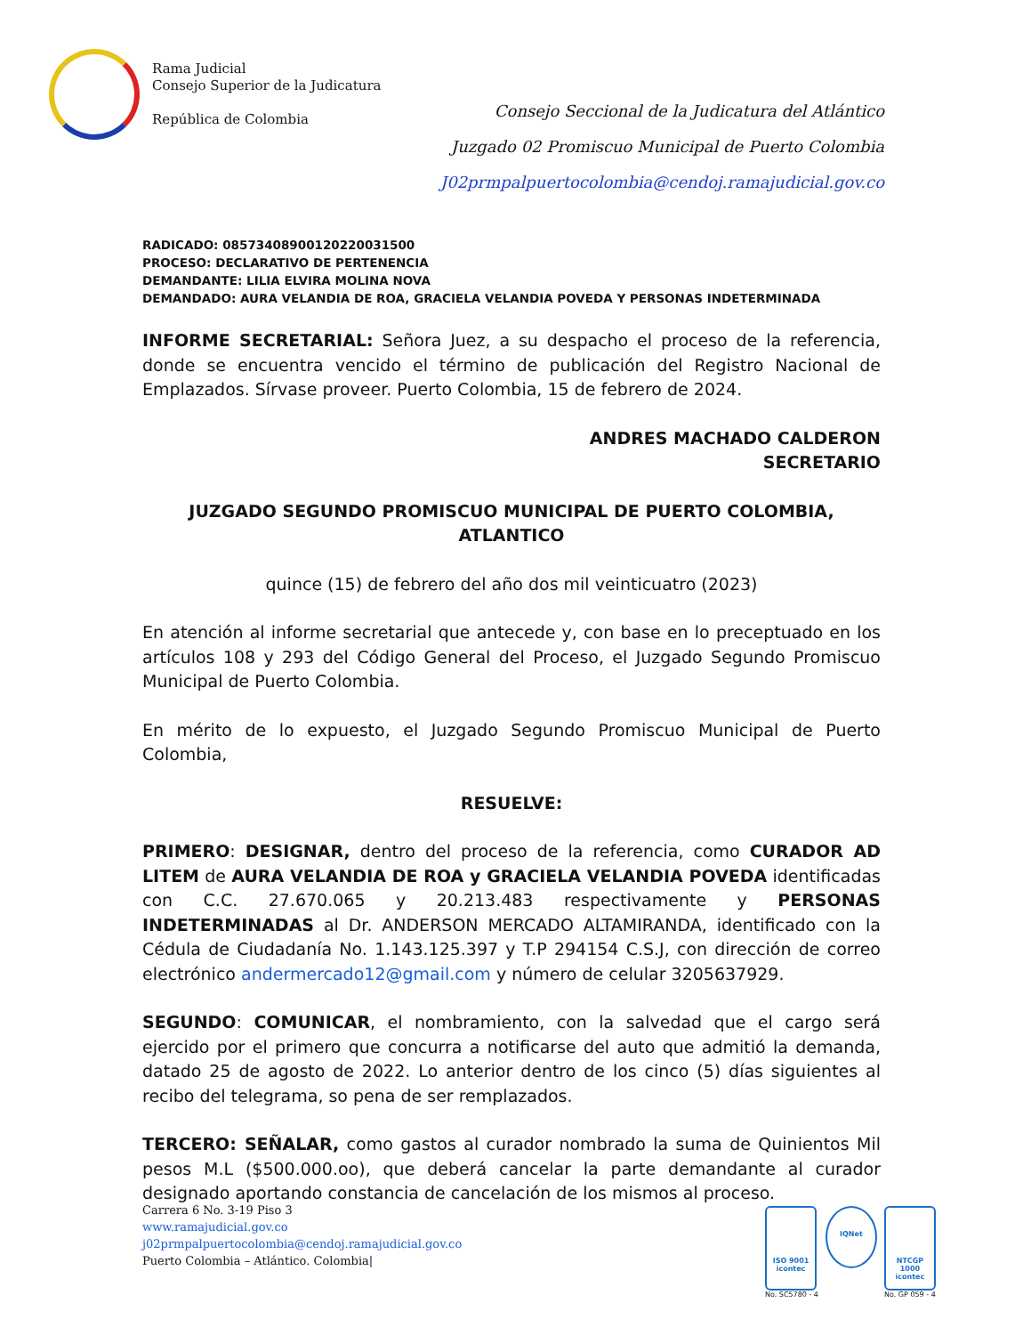Rama Judicial
Consejo Superior de la Judicatura
República de Colombia
Consejo Seccional de la Judicatura del Atlántico
Juzgado 02 Promiscuo Municipal de Puerto Colombia
J02prmpalpuertocolombia@cendoj.ramajudicial.gov.co
RADICADO: 08573408900120220031500
PROCESO: DECLARATIVO DE PERTENENCIA
DEMANDANTE: LILIA ELVIRA MOLINA NOVA
DEMANDADO: AURA VELANDIA DE ROA, GRACIELA VELANDIA POVEDA Y PERSONAS INDETERMINADA
INFORME SECRETARIAL: Señora Juez, a su despacho el proceso de la referencia, donde se encuentra vencido el término de publicación del Registro Nacional de Emplazados. Sírvase proveer. Puerto Colombia, 15 de febrero de 2024.
ANDRES MACHADO CALDERON
SECRETARIO
JUZGADO SEGUNDO PROMISCUO MUNICIPAL DE PUERTO COLOMBIA, ATLANTICO
quince (15) de febrero del año dos mil veinticuatro (2023)
En atención al informe secretarial que antecede y, con base en lo preceptuado en los artículos 108 y 293 del Código General del Proceso, el Juzgado Segundo Promiscuo Municipal de Puerto Colombia.
En mérito de lo expuesto, el Juzgado Segundo Promiscuo Municipal de Puerto Colombia,
RESUELVE:
PRIMERO: DESIGNAR, dentro del proceso de la referencia, como CURADOR AD LITEM de AURA VELANDIA DE ROA y GRACIELA VELANDIA POVEDA identificadas con C.C. 27.670.065 y 20.213.483 respectivamente y PERSONAS INDETERMINADAS al Dr. ANDERSON MERCADO ALTAMIRANDA, identificado con la Cédula de Ciudadanía No. 1.143.125.397 y T.P 294154 C.S.J, con dirección de correo electrónico andermercado12@gmail.com y número de celular 3205637929.
SEGUNDO: COMUNICAR, el nombramiento, con la salvedad que el cargo será ejercido por el primero que concurra a notificarse del auto que admitió la demanda, datado 25 de agosto de 2022. Lo anterior dentro de los cinco (5) días siguientes al recibo del telegrama, so pena de ser remplazados.
TERCERO: SEÑALAR, como gastos al curador nombrado la suma de Quinientos Mil pesos M.L ($500.000.oo), que deberá cancelar la parte demandante al curador designado aportando constancia de cancelación de los mismos al proceso.
Carrera 6 No. 3-19 Piso 3
www.ramajudicial.gov.co
j02prmpalpuertocolombia@cendoj.ramajudicial.gov.co
Puerto Colombia – Atlántico. Colombia|
ISO 9001
icontec
No. SC5780 - 4
IQNet
NTCGP 1000
icontec
No. GP 059 - 4